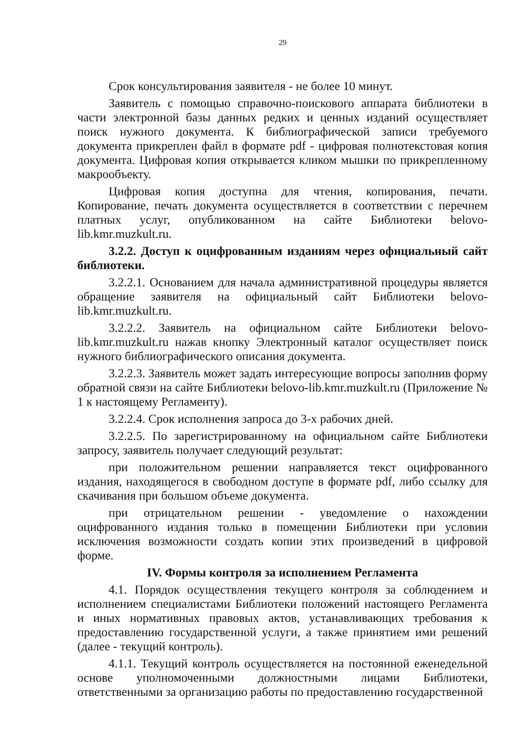29
Срок консультирования заявителя - не более 10 минут.
Заявитель с помощью справочно-поискового аппарата библиотеки в части электронной базы данных редких и ценных изданий осуществляет поиск нужного документа. К библиографической записи требуемого документа прикреплен файл в формате pdf - цифровая полнотекстовая копия документа. Цифровая копия открывается кликом мышки по прикрепленному макрообъекту.
Цифровая копия доступна для чтения, копирования, печати. Копирование, печать документа осуществляется в соответствии с перечнем платных услуг, опубликованном на сайте Библиотеки belovo-lib.kmr.muzkult.ru.
3.2.2. Доступ к оцифрованным изданиям через официальный сайт библиотеки.
3.2.2.1. Основанием для начала административной процедуры является обращение заявителя на официальный сайт Библиотеки belovo-lib.kmr.muzkult.ru.
3.2.2.2. Заявитель на официальном сайте Библиотеки belovo-lib.kmr.muzkult.ru нажав кнопку Электронный каталог осуществляет поиск нужного библиографического описания документа.
3.2.2.3. Заявитель может задать интересующие вопросы заполнив форму обратной связи на сайте Библиотеки belovo-lib.kmr.muzkult.ru (Приложение № 1 к настоящему Регламенту).
3.2.2.4. Срок исполнения запроса до 3-х рабочих дней.
3.2.2.5. По зарегистрированному на официальном сайте Библиотеки запросу, заявитель получает следующий результат:
при положительном решении направляется текст оцифрованного издания, находящегося в свободном доступе в формате pdf, либо ссылку для скачивания при большом объеме документа.
при отрицательном решении - уведомление о нахождении оцифрованного издания только в помещении Библиотеки при условии исключения возможности создать копии этих произведений в цифровой форме.
IV. Формы контроля за исполнением Регламента
4.1. Порядок осуществления текущего контроля за соблюдением и исполнением специалистами Библиотеки положений настоящего Регламента и иных нормативных правовых актов, устанавливающих требования к предоставлению государственной услуги, а также принятием ими решений (далее - текущий контроль).
4.1.1. Текущий контроль осуществляется на постоянной еженедельной основе уполномоченными должностными лицами Библиотеки, ответственными за организацию работы по предоставлению государственной